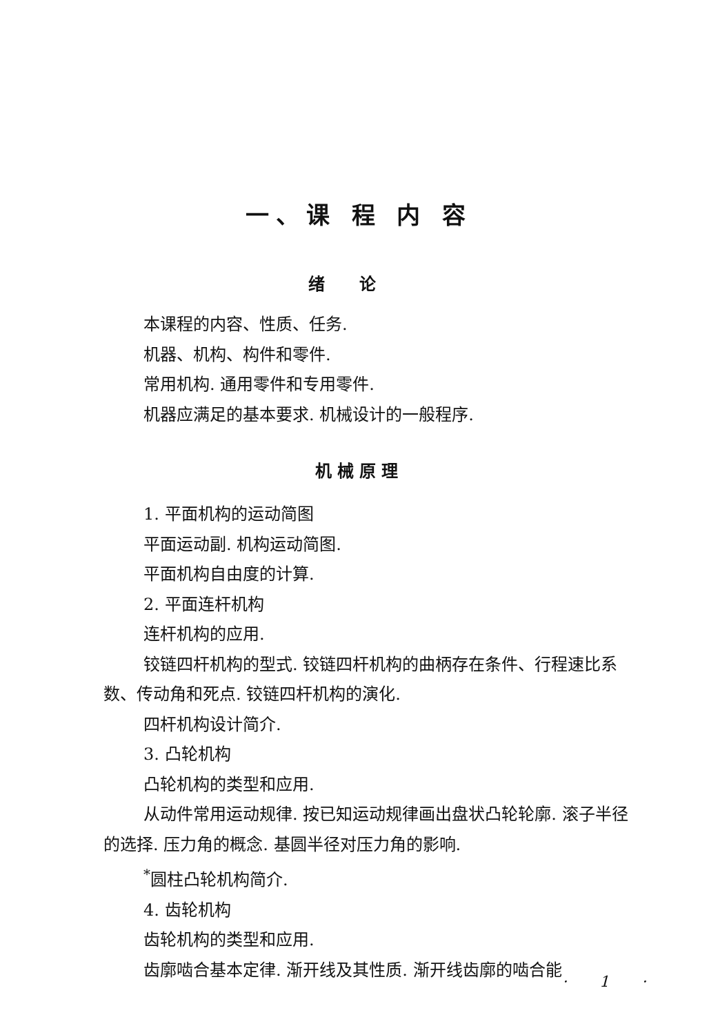一、课 程 内 容
绪论
本课程的内容、性质、任务.
机器、机构、构件和零件.
常用机构. 通用零件和专用零件.
机器应满足的基本要求. 机械设计的一般程序.
机械原理
1. 平面机构的运动简图
平面运动副. 机构运动简图.
平面机构自由度的计算.
2. 平面连杆机构
连杆机构的应用.
铰链四杆机构的型式. 铰链四杆机构的曲柄存在条件、行程速比系数、传动角和死点. 铰链四杆机构的演化.
四杆机构设计简介.
3. 凸轮机构
凸轮机构的类型和应用.
从动件常用运动规律. 按已知运动规律画出盘状凸轮轮廓. 滚子半径的选择. 压力角的概念. 基圆半径对压力角的影响.
<sup>*</sup> 圆柱凸轮机构简介.
4. 齿轮机构
齿轮机构的类型和应用.
齿廓啮合基本定律. 渐开线及其性质. 渐开线齿廓的啮合能
· 1 ·